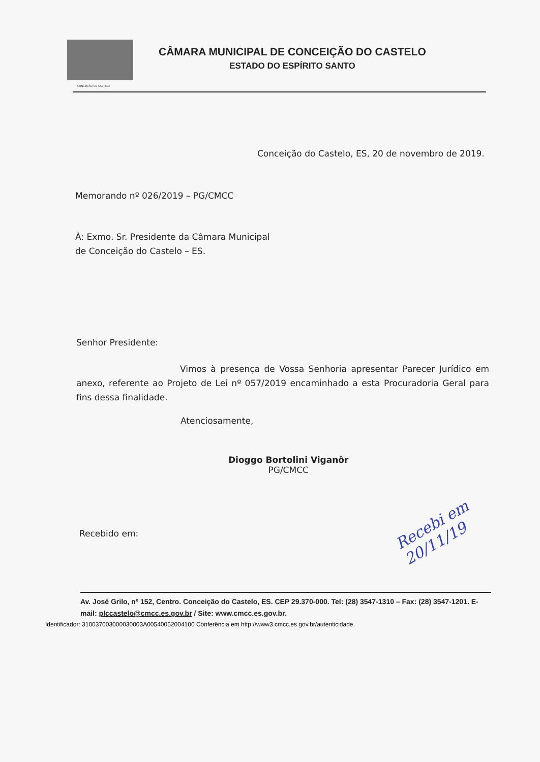CONCEIÇÃO DO CASTELO
CÂMARA MUNICIPAL DE CONCEIÇÃO DO CASTELO
ESTADO DO ESPÍRITO SANTO
Conceição do Castelo, ES, 20 de novembro de 2019.
Memorando nº 026/2019 – PG/CMCC
À: Exmo. Sr. Presidente da Câmara Municipal
de Conceição do Castelo – ES.
Senhor Presidente:
Vimos à presença de Vossa Senhoria apresentar Parecer Jurídico em anexo, referente ao Projeto de Lei nº 057/2019 encaminhado a esta Procuradoria Geral para fins dessa finalidade.
Atenciosamente,
Dioggo Bortolini Viganôr
PG/CMCC
Recebido em:
Recebi em 20/11/19
Av. José Grilo, nº 152, Centro. Conceição do Castelo, ES. CEP 29.370-000. Tel: (28) 3547-1310 – Fax: (28) 3547-1201. E-mail: plccastelo@cmcc.es.gov.br / Site: www.cmcc.es.gov.br.
Identificador: 310037003000030003A00540052004100 Conferência em http://www3.cmcc.es.gov.br/autenticidade.